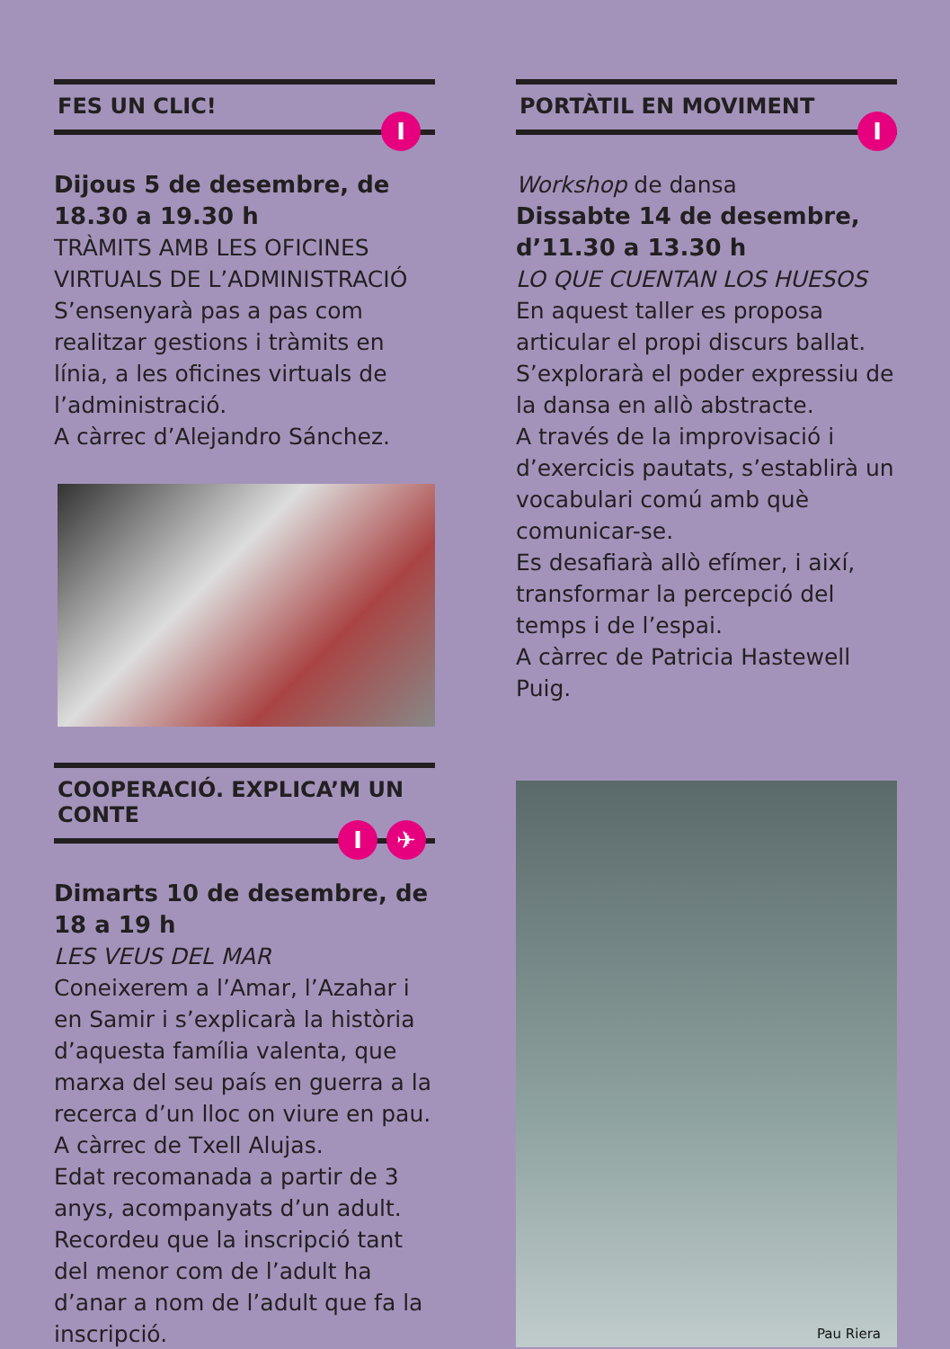FES UN CLIC!
I
Dijous 5 de desembre, de 18.30 a 19.30 h
TRÀMITS AMB LES OFICINES VIRTUALS DE L’ADMINISTRACIÓ
S’ensenyarà pas a pas com realitzar gestions i tràmits en línia, a les oficines virtuals de l’administració.
A càrrec d’Alejandro Sánchez.
COOPERACIÓ. EXPLICA’M UN CONTE
I ✈
Dimarts 10 de desembre, de 18 a 19 h
LES VEUS DEL MAR
Coneixerem a l’Amar, l’Azahar i en Samir i s’explicarà la història d’aquesta família valenta, que marxa del seu país en guerra a la recerca d’un lloc on viure en pau.
A càrrec de Txell Alujas.
Edat recomanada a partir de 3 anys, acompanyats d’un adult.
Recordeu que la inscripció tant del menor com de l’adult ha d’anar a nom de l’adult que fa la inscripció.
PORTÀTIL EN MOVIMENT
I
Workshop de dansa
Dissabte 14 de desembre, d’11.30 a 13.30 h
LO QUE CUENTAN LOS HUESOS
En aquest taller es proposa articular el propi discurs ballat. S’explorarà el poder expressiu de la dansa en allò abstracte.
A través de la improvisació i d’exercicis pautats, s’establirà un vocabulari comú amb què comunicar-se.
Es desafiarà allò efímer, i així, transformar la percepció del temps i de l’espai.
A càrrec de Patricia Hastewell Puig.
Pau Riera